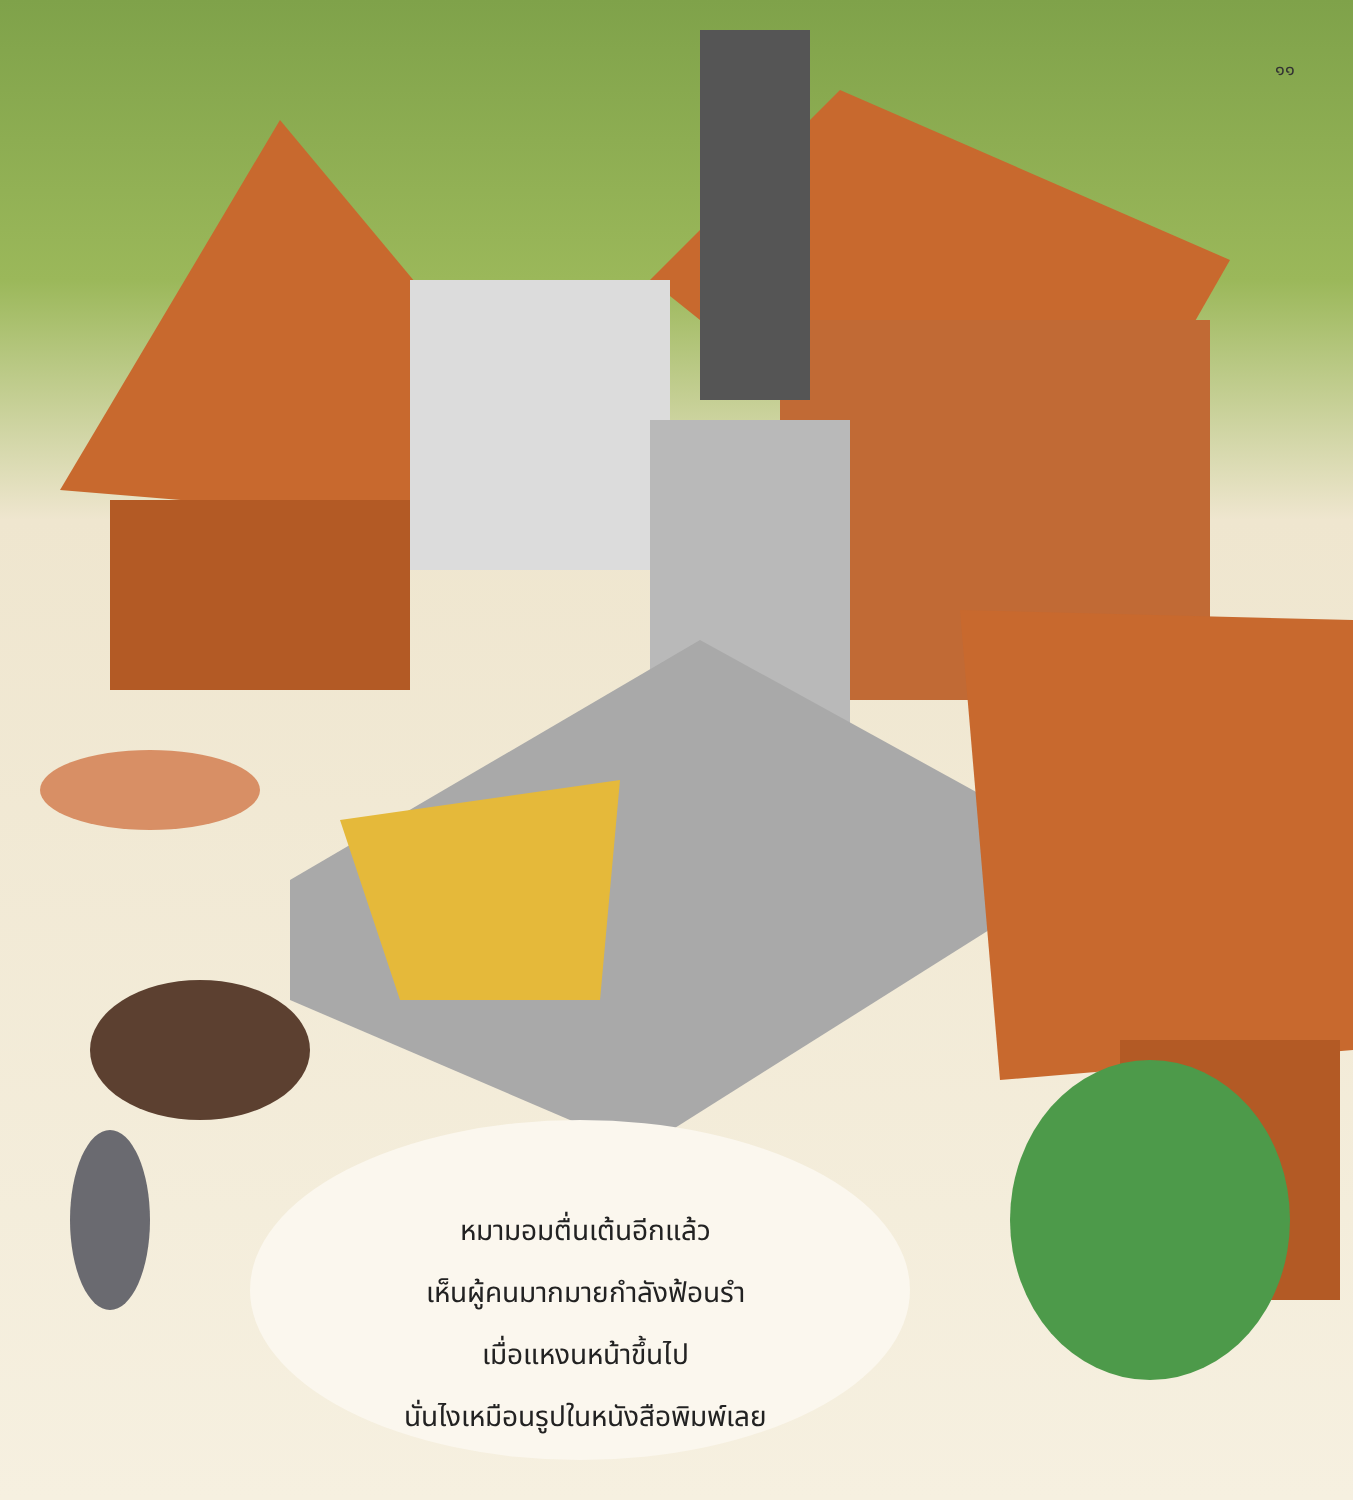๑๑
หมามอมตื่นเต้นอีกแล้ว
เห็นผู้คนมากมายกำลังฟ้อนรำ
เมื่อแหงนหน้าขึ้นไป
นั่นไงเหมือนรูปในหนังสือพิมพ์เลย